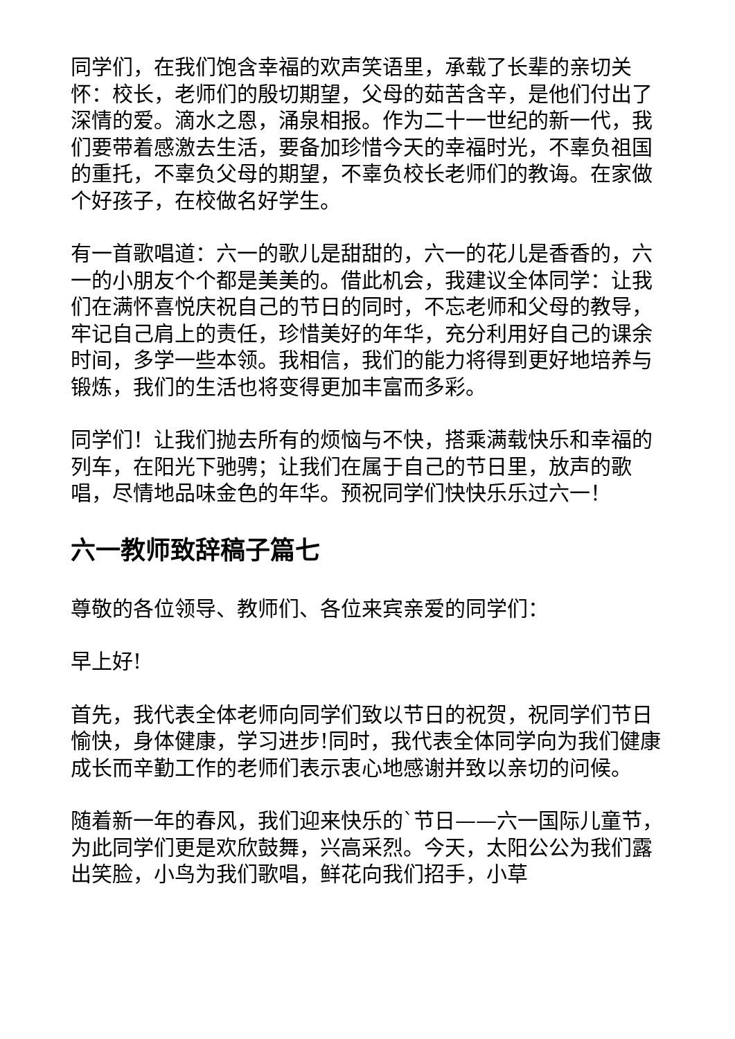同学们，在我们饱含幸福的欢声笑语里，承载了长辈的亲切关怀：校长，老师们的殷切期望，父母的茹苦含辛，是他们付出了深情的爱。滴水之恩，涌泉相报。作为二十一世纪的新一代，我们要带着感激去生活，要备加珍惜今天的幸福时光，不辜负祖国的重托，不辜负父母的期望，不辜负校长老师们的教诲。在家做个好孩子，在校做名好学生。
有一首歌唱道：六一的歌儿是甜甜的，六一的花儿是香香的，六一的小朋友个个都是美美的。借此机会，我建议全体同学：让我们在满怀喜悦庆祝自己的节日的同时，不忘老师和父母的教导，牢记自己肩上的责任，珍惜美好的年华，充分利用好自己的课余时间，多学一些本领。我相信，我们的能力将得到更好地培养与锻炼，我们的生活也将变得更加丰富而多彩。
同学们！让我们抛去所有的烦恼与不快，搭乘满载快乐和幸福的列车，在阳光下驰骋；让我们在属于自己的节日里，放声的歌唱，尽情地品味金色的年华。预祝同学们快快乐乐过六一！
六一教师致辞稿子篇七
尊敬的各位领导、教师们、各位来宾亲爱的同学们：
早上好!
首先，我代表全体老师向同学们致以节日的祝贺，祝同学们节日愉快，身体健康，学习进步!同时，我代表全体同学向为我们健康成长而辛勤工作的老师们表示衷心地感谢并致以亲切的问候。
随着新一年的春风，我们迎来快乐的`节日——六一国际儿童节，为此同学们更是欢欣鼓舞，兴高采烈。今天，太阳公公为我们露出笑脸，小鸟为我们歌唱，鲜花向我们招手，小草